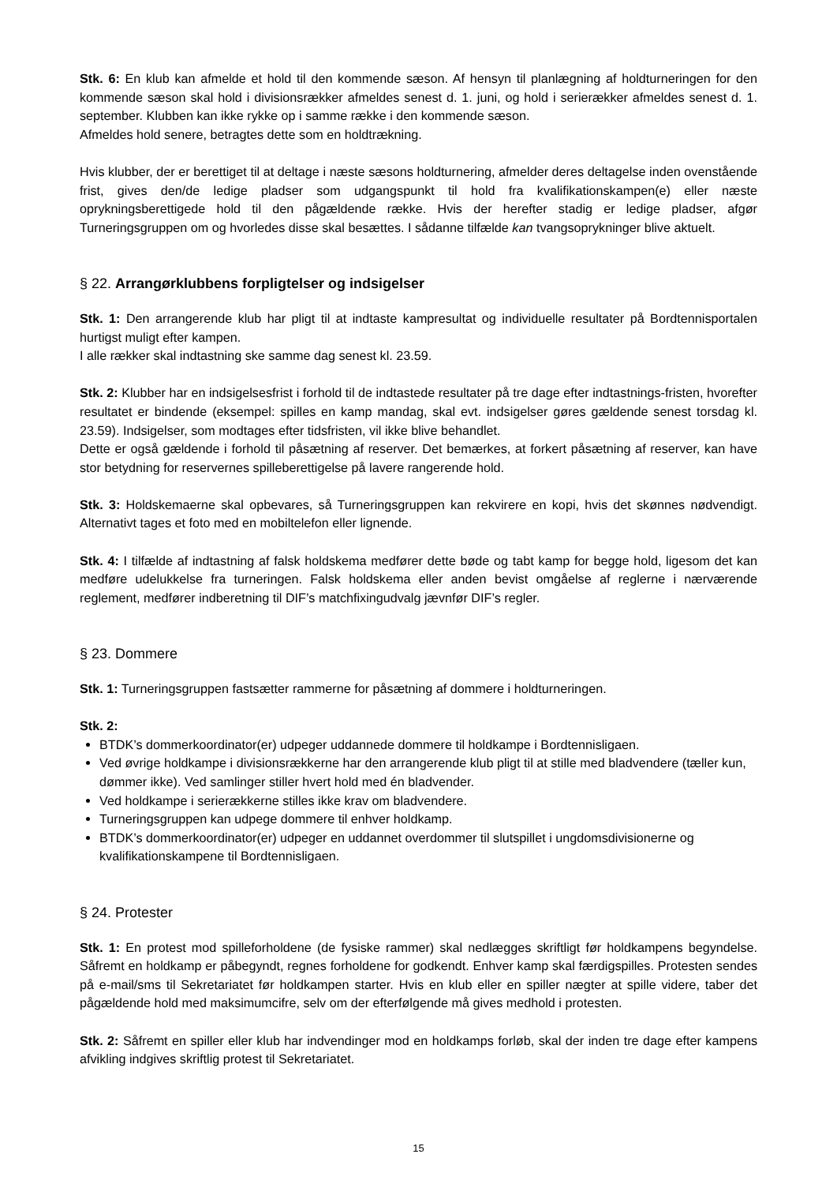Stk. 6: En klub kan afmelde et hold til den kommende sæson. Af hensyn til planlægning af holdturneringen for den kommende sæson skal hold i divisionsrækker afmeldes senest d. 1. juni, og hold i serierækker afmeldes senest d. 1. september. Klubben kan ikke rykke op i samme række i den kommende sæson.
Afmeldes hold senere, betragtes dette som en holdtrækning.
Hvis klubber, der er berettiget til at deltage i næste sæsons holdturnering, afmelder deres deltagelse inden ovenstående frist, gives den/de ledige pladser som udgangspunkt til hold fra kvalifikationskampen(e) eller næste oprykningsberettigede hold til den pågældende række. Hvis der herefter stadig er ledige pladser, afgør Turneringsgruppen om og hvorledes disse skal besættes. I sådanne tilfælde kan tvangsoprykninger blive aktuelt.
§ 22. Arrangørklubbens forpligtelser og indsigelser
Stk. 1: Den arrangerende klub har pligt til at indtaste kampresultat og individuelle resultater på Bordtennisportalen hurtigst muligt efter kampen.
I alle rækker skal indtastning ske samme dag senest kl. 23.59.
Stk. 2: Klubber har en indsigelsesfrist i forhold til de indtastede resultater på tre dage efter indtastnings-fristen, hvorefter resultatet er bindende (eksempel: spilles en kamp mandag, skal evt. indsigelser gøres gældende senest torsdag kl. 23.59). Indsigelser, som modtages efter tidsfristen, vil ikke blive behandlet.
Dette er også gældende i forhold til påsætning af reserver. Det bemærkes, at forkert påsætning af reserver, kan have stor betydning for reservernes spilleberettigelse på lavere rangerende hold.
Stk. 3: Holdskemaerne skal opbevares, så Turneringsgruppen kan rekvirere en kopi, hvis det skønnes nødvendigt. Alternativt tages et foto med en mobiltelefon eller lignende.
Stk. 4: I tilfælde af indtastning af falsk holdskema medfører dette bøde og tabt kamp for begge hold, ligesom det kan medføre udelukkelse fra turneringen. Falsk holdskema eller anden bevist omgåelse af reglerne i nærværende reglement, medfører indberetning til DIF’s matchfixingudvalg jævnfør DIF’s regler.
§ 23. Dommere
Stk. 1: Turneringsgruppen fastsætter rammerne for påsætning af dommere i holdturneringen.
Stk. 2:
BTDK’s dommerkoordinator(er) udpeger uddannede dommere til holdkampe i Bordtennisligaen.
Ved øvrige holdkampe i divisionsrækkerne har den arrangerende klub pligt til at stille med bladvendere (tæller kun, dømmer ikke). Ved samlinger stiller hvert hold med én bladvender.
Ved holdkampe i serierækkerne stilles ikke krav om bladvendere.
Turneringsgruppen kan udpege dommere til enhver holdkamp.
BTDK’s dommerkoordinator(er) udpeger en uddannet overdommer til slutspillet i ungdomsdivisionerne og kvalifikationskampene til Bordtennisligaen.
§ 24. Protester
Stk. 1: En protest mod spilleforholdene (de fysiske rammer) skal nedlægges skriftligt før holdkampens begyndelse. Såfremt en holdkamp er påbegyndt, regnes forholdene for godkendt. Enhver kamp skal færdigspilles. Protesten sendes på e-mail/sms til Sekretariatet før holdkampen starter. Hvis en klub eller en spiller nægter at spille videre, taber det pågældende hold med maksimumcifre, selv om der efterfølgende må gives medhold i protesten.
Stk. 2: Såfremt en spiller eller klub har indvendinger mod en holdkamps forløb, skal der inden tre dage efter kampens afvikling indgives skriftlig protest til Sekretariatet.
15